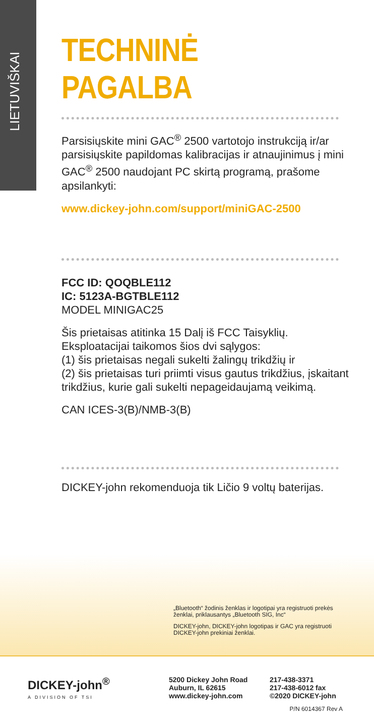LIETUVIŠKAI
TECHNINĖ PAGALBA
Parsisiųskite mini GAC<sup>®</sup> 2500 vartotojo instrukciją ir/ar parsisiųskite papildomas kalibracijas ir atnaujinimus į mini GAC<sup>®</sup> 2500 naudojant PC skirtą programą, prašome apsilankyti:
www.dickey-john.com/support/miniGAC-2500
FCC ID: QOQBLE112
IC: 5123A-BGTBLE112
MODEL MINIGAC25
Šis prietaisas atitinka 15 Dalį iš FCC Taisyklių. Eksploatacijai taikomos šios dvi sąlygos:
(1) šis prietaisas negali sukelti žalingų trikdžių ir
(2) šis prietaisas turi priimti visus gautus trikdžius, įskaitant trikdžius, kurie gali sukelti nepageidaujamą veikimą.
CAN ICES-3(B)/NMB-3(B)
DICKEY-john rekomenduoja tik Ličio 9 voltų baterijas.
„Bluetooth“ žodinis ženklas ir logotipai yra registruoti prekės ženklai, priklausantys „Bluetooth SIG, Inc“
DICKEY-john, DICKEY-john logotipas ir GAC yra registruoti DICKEY-john prekiniai ženklai.
DICKEY-john<sup>®</sup>
A DIVISION OF TSI
5200 Dickey John Road
Auburn, IL 62615
www.dickey-john.com
217-438-3371
217-438-6012 fax
©2020 DICKEY-john
P/N 6014367 Rev A